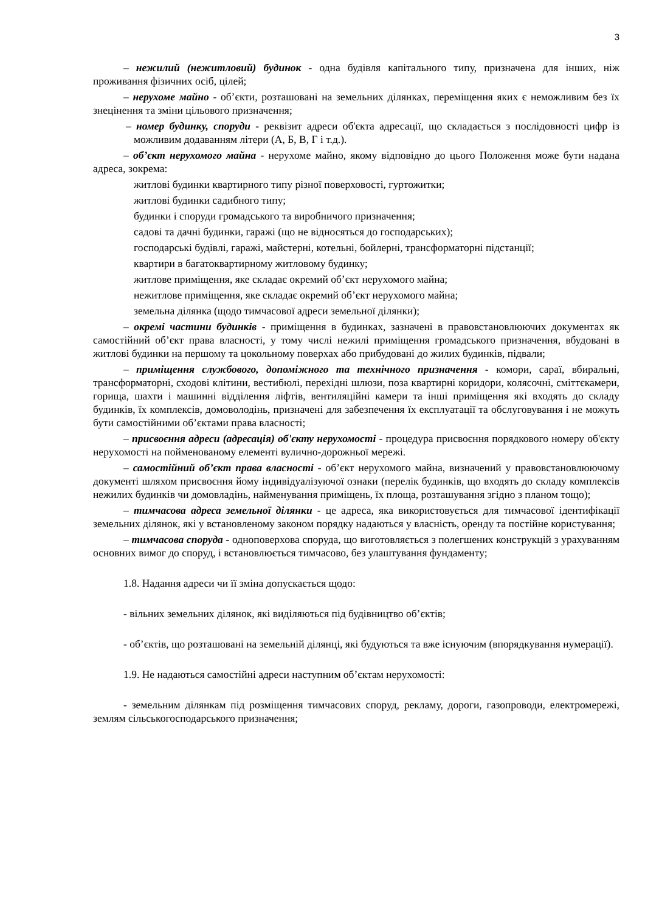3
– нежилий (нежитловий) будинок - одна будівля капітального типу, призначена для інших, ніж проживання фізичних осіб, цілей;
– нерухоме майно - об’єкти, розташовані на земельних ділянках, переміщення яких є неможливим без їх знецінення та зміни цільового призначення;
– номер будинку, споруди - реквізит адреси об'єкта адресації, що складається з послідовності цифр із можливим додаванням літери (А, Б, В, Г і т.д.).
– об’єкт нерухомого майна - нерухоме майно, якому відповідно до цього Положення може бути надана адреса, зокрема:
житлові будинки квартирного типу різної поверховості, гуртожитки;
житлові будинки садибного типу;
будинки і споруди громадського та виробничого призначення;
садові та дачні будинки, гаражі (що не відносяться до господарських);
господарські будівлі, гаражі, майстерні, котельні, бойлерні, трансформаторні підстанції;
квартири в багатоквартирному житловому будинку;
житлове приміщення, яке складає окремий об’єкт нерухомого майна;
нежитлове приміщення, яке складає окремий об’єкт нерухомого майна;
земельна ділянка (щодо тимчасової адреси земельної ділянки);
– окремі частини будинків - приміщення в будинках, зазначені в правовстановлюючих документах як самостійний об’єкт права власності, у тому числі нежилі приміщення громадського призначення, вбудовані в житлові будинки на першому та цокольному поверхах або прибудовані до жилих будинків, підвали;
– приміщення службового, допоміжного та технічного призначення - комори, сараї, вбиральні, трансформаторні, сходові клітини, вестибюлі, перехідні шлюзи, поза квартирні коридори, колясочні, сміттєкамери, горища, шахти і машинні відділення ліфтів, вентиляційні камери та інші приміщення які входять до складу будинків, їх комплексів, домоволодінь, призначені для забезпечення їх експлуатації та обслуговування і не можуть бути самостійними об’єктами права власності;
– присвоєння адреси (адресація) об'єкту нерухомості - процедура присвоєння порядкового номеру об'єкту нерухомості на пойменованому елементі вулично-дорожньої мережі.
– самостійний об’єкт права власності - об’єкт нерухомого майна, визначений у правовстановлюючому документі шляхом присвоєння йому індивідуалізуючої ознаки (перелік будинків, що входять до складу комплексів нежилих будинків чи домовладінь, найменування приміщень, їх площа, розташування згідно з планом тощо);
– тимчасова адреса земельної ділянки - це адреса, яка використовується для тимчасової ідентифікації земельних ділянок, які у встановленому законом порядку надаються у власність, оренду та постійне користування;
– тимчасова споруда - одноповерхова споруда, що виготовляється з полегшених конструкцій з урахуванням основних вимог до споруд, і встановлюється тимчасово, без улаштування фундаменту;
1.8. Надання адреси чи її зміна допускається щодо:
- вільних земельних ділянок, які виділяються під будівництво об’єктів;
- об’єктів, що розташовані на земельній ділянці, які будуються та вже існуючим (впорядкування нумерації).
1.9. Не надаються самостійні адреси наступним об’єктам нерухомості:
- земельним ділянкам під розміщення тимчасових споруд, рекламу, дороги, газопроводи, електромережі, землям сільськогосподарського призначення;